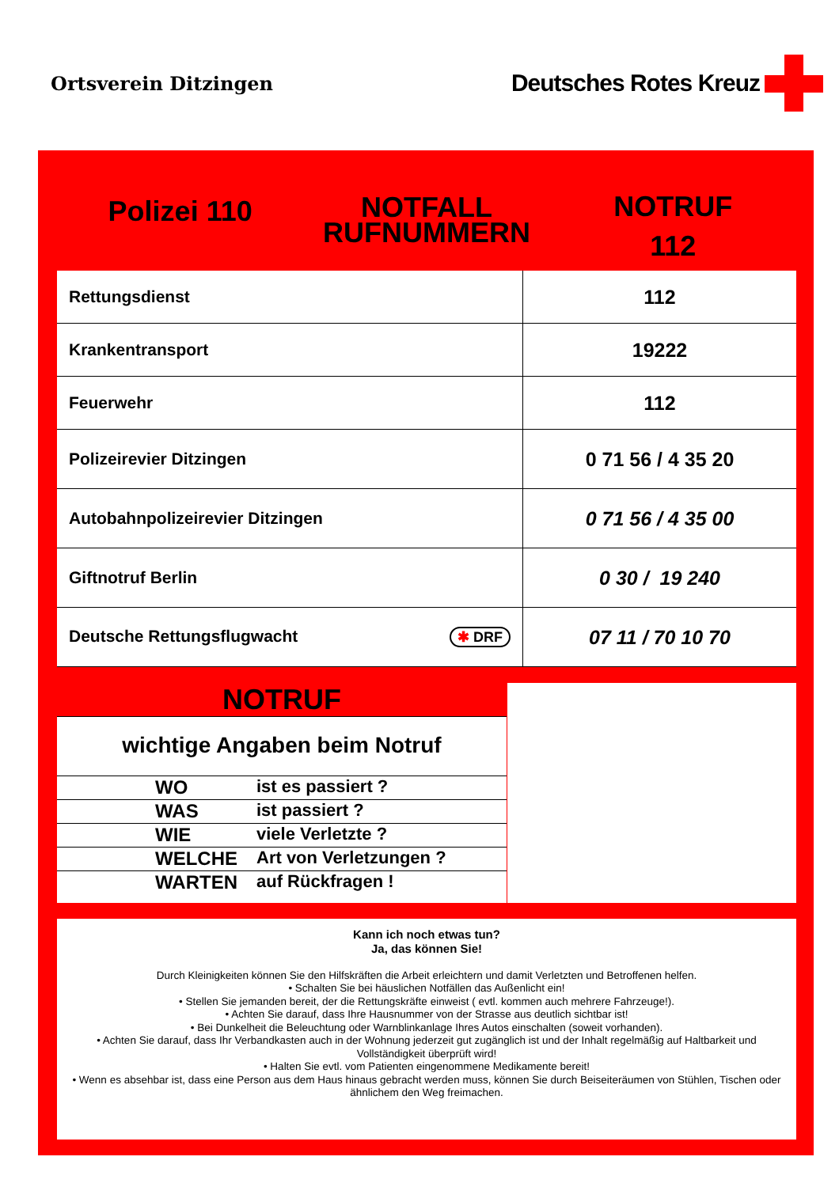Ortsverein Ditzingen
Deutsches Rotes Kreuz
Polizei 110
NOTFALL
RUFNUMMERN
NOTRUF
112
| Rettungsdienst | 112 |
| Krankentransport | 19222 |
| Feuerwehr | 112 |
| Polizeirevier Ditzingen | 0 71 56 / 4 35 20 |
| Autobahnpolizeirevier Ditzingen | 0 71 56 / 4 35 00 |
| Giftnotruf Berlin | 0 30 / 19 240 |
| Deutsche Rettungsflugwacht ✱ DRF | 07 11 / 70 10 70 |
NOTRUF
wichtige Angaben beim Notruf
WO ist es passiert ?
WAS ist passiert ?
WIE viele Verletzte ?
WELCHE Art von Verletzungen ?
WARTEN auf Rückfragen !
Kann ich noch etwas tun?
Ja, das können Sie!
Durch Kleinigkeiten können Sie den Hilfskräften die Arbeit erleichtern und damit Verletzten und Betroffenen helfen.
• Schalten Sie bei häuslichen Notfällen das Außenlicht ein!
• Stellen Sie jemanden bereit, der die Rettungskräfte einweist ( evtl. kommen auch mehrere Fahrzeuge!).
• Achten Sie darauf, dass Ihre Hausnummer von der Strasse aus deutlich sichtbar ist!
• Bei Dunkelheit die Beleuchtung oder Warnblinkanlage Ihres Autos einschalten (soweit vorhanden).
• Achten Sie darauf, dass Ihr Verbandkasten auch in der Wohnung jederzeit gut zugänglich ist und der Inhalt regelmäßig auf Haltbarkeit und Vollständigkeit überprüft wird!
• Halten Sie evtl. vom Patienten eingenommene Medikamente bereit!
• Wenn es absehbar ist, dass eine Person aus dem Haus hinaus gebracht werden muss, können Sie durch Beiseiteräumen von Stühlen, Tischen oder ähnlichem den Weg freimachen.